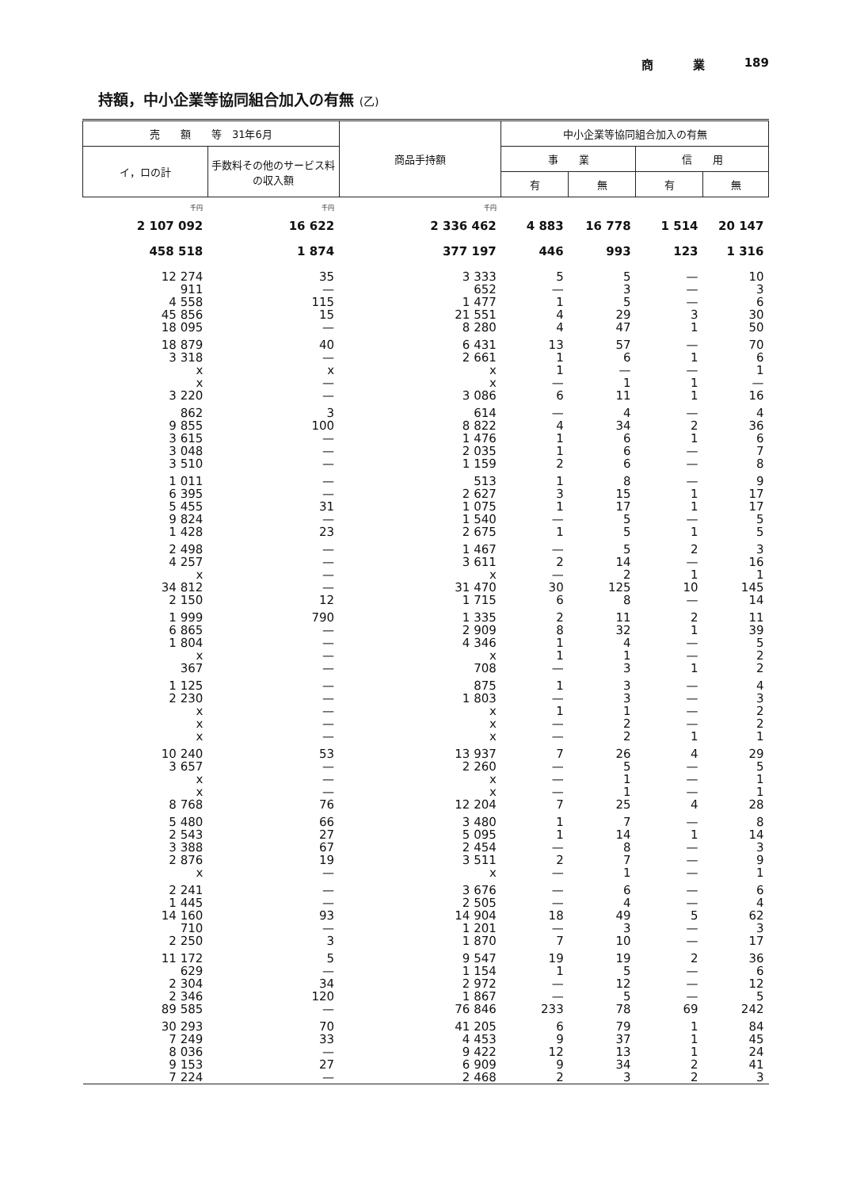商 業 189
持額，中小企業等協同組合加入の有無 (乙)
| 売 額 等 31年6月 | | 商品手持額 | 中小企業等協同組合加入の有無 | | | |
| --- | --- | --- | --- | --- | --- | --- |
| イ，ロの計 | 手数料その他のサービス料の収入額 | | 事 業 | | 信 用 | |
| | | | 有 | 無 | 有 | 無 |
| 千円 | 千円 | 千円 | | | | |
| 2 107 092 | 16 622 | 2 336 462 | 4 883 | 16 778 | 1 514 | 20 147 |
| 458 518 | 1 874 | 377 197 | 446 | 993 | 123 | 1 316 |
| 12 274 | 35 | 3 333 | 5 | 5 | — | 10 |
| 911 | — | 652 | — | 3 | — | 3 |
| 4 558 | 115 | 1 477 | 1 | 5 | — | 6 |
| 45 856 | 15 | 21 551 | 4 | 29 | 3 | 30 |
| 18 095 | — | 8 280 | 4 | 47 | 1 | 50 |
| 18 879 | 40 | 6 431 | 13 | 57 | — | 70 |
| 3 318 | — | 2 661 | 1 | 6 | 1 | 6 |
| x | x | x | 1 | — | — | 1 |
| x | — | x | — | 1 | 1 | — |
| 3 220 | — | 3 086 | 6 | 11 | 1 | 16 |
| 862 | 3 | 614 | — | 4 | — | 4 |
| 9 855 | 100 | 8 822 | 4 | 34 | 2 | 36 |
| 3 615 | — | 1 476 | 1 | 6 | 1 | 6 |
| 3 048 | — | 2 035 | 1 | 6 | — | 7 |
| 3 510 | — | 1 159 | 2 | 6 | — | 8 |
| 1 011 | — | 513 | 1 | 8 | — | 9 |
| 6 395 | — | 2 627 | 3 | 15 | 1 | 17 |
| 5 455 | 31 | 1 075 | 1 | 17 | 1 | 17 |
| 9 824 | — | 1 540 | — | 5 | — | 5 |
| 1 428 | 23 | 2 675 | 1 | 5 | 1 | 5 |
| 2 498 | — | 1 467 | — | 5 | 2 | 3 |
| 4 257 | — | 3 611 | 2 | 14 | — | 16 |
| x | — | x | — | 2 | 1 | 1 |
| 34 812 | — | 31 470 | 30 | 125 | 10 | 145 |
| 2 150 | 12 | 1 715 | 6 | 8 | — | 14 |
| 1 999 | 790 | 1 335 | 2 | 11 | 2 | 11 |
| 6 865 | — | 2 909 | 8 | 32 | 1 | 39 |
| 1 804 | — | 4 346 | 1 | 4 | — | 5 |
| x | — | x | 1 | 1 | — | 2 |
| 367 | — | 708 | — | 3 | 1 | 2 |
| 1 125 | — | 875 | 1 | 3 | — | 4 |
| 2 230 | — | 1 803 | — | 3 | — | 3 |
| x | — | x | 1 | 1 | — | 2 |
| x | — | x | — | 2 | — | 2 |
| x | — | x | — | 2 | 1 | 1 |
| 10 240 | 53 | 13 937 | 7 | 26 | 4 | 29 |
| 3 657 | — | 2 260 | — | 5 | — | 5 |
| x | — | x | — | 1 | — | 1 |
| x | — | x | — | 1 | — | 1 |
| 8 768 | 76 | 12 204 | 7 | 25 | 4 | 28 |
| 5 480 | 66 | 3 480 | 1 | 7 | — | 8 |
| 2 543 | 27 | 5 095 | 1 | 14 | 1 | 14 |
| 3 388 | 67 | 2 454 | — | 8 | — | 3 |
| 2 876 | 19 | 3 511 | 2 | 7 | — | 9 |
| x | — | x | — | 1 | — | 1 |
| 2 241 | — | 3 676 | — | 6 | — | 6 |
| 1 445 | — | 2 505 | — | 4 | — | 4 |
| 14 160 | 93 | 14 904 | 18 | 49 | 5 | 62 |
| 710 | — | 1 201 | — | 3 | — | 3 |
| 2 250 | 3 | 1 870 | 7 | 10 | — | 17 |
| 11 172 | 5 | 9 547 | 19 | 19 | 2 | 36 |
| 629 | — | 1 154 | 1 | 5 | — | 6 |
| 2 304 | 34 | 2 972 | — | 12 | — | 12 |
| 2 346 | 120 | 1 867 | — | 5 | — | 5 |
| 89 585 | — | 76 846 | 233 | 78 | 69 | 242 |
| 30 293 | 70 | 41 205 | 6 | 79 | 1 | 84 |
| 7 249 | 33 | 4 453 | 9 | 37 | 1 | 45 |
| 8 036 | — | 9 422 | 12 | 13 | 1 | 24 |
| 9 153 | 27 | 6 909 | 9 | 34 | 2 | 41 |
| 7 224 | — | 2 468 | 2 | 3 | 2 | 3 |